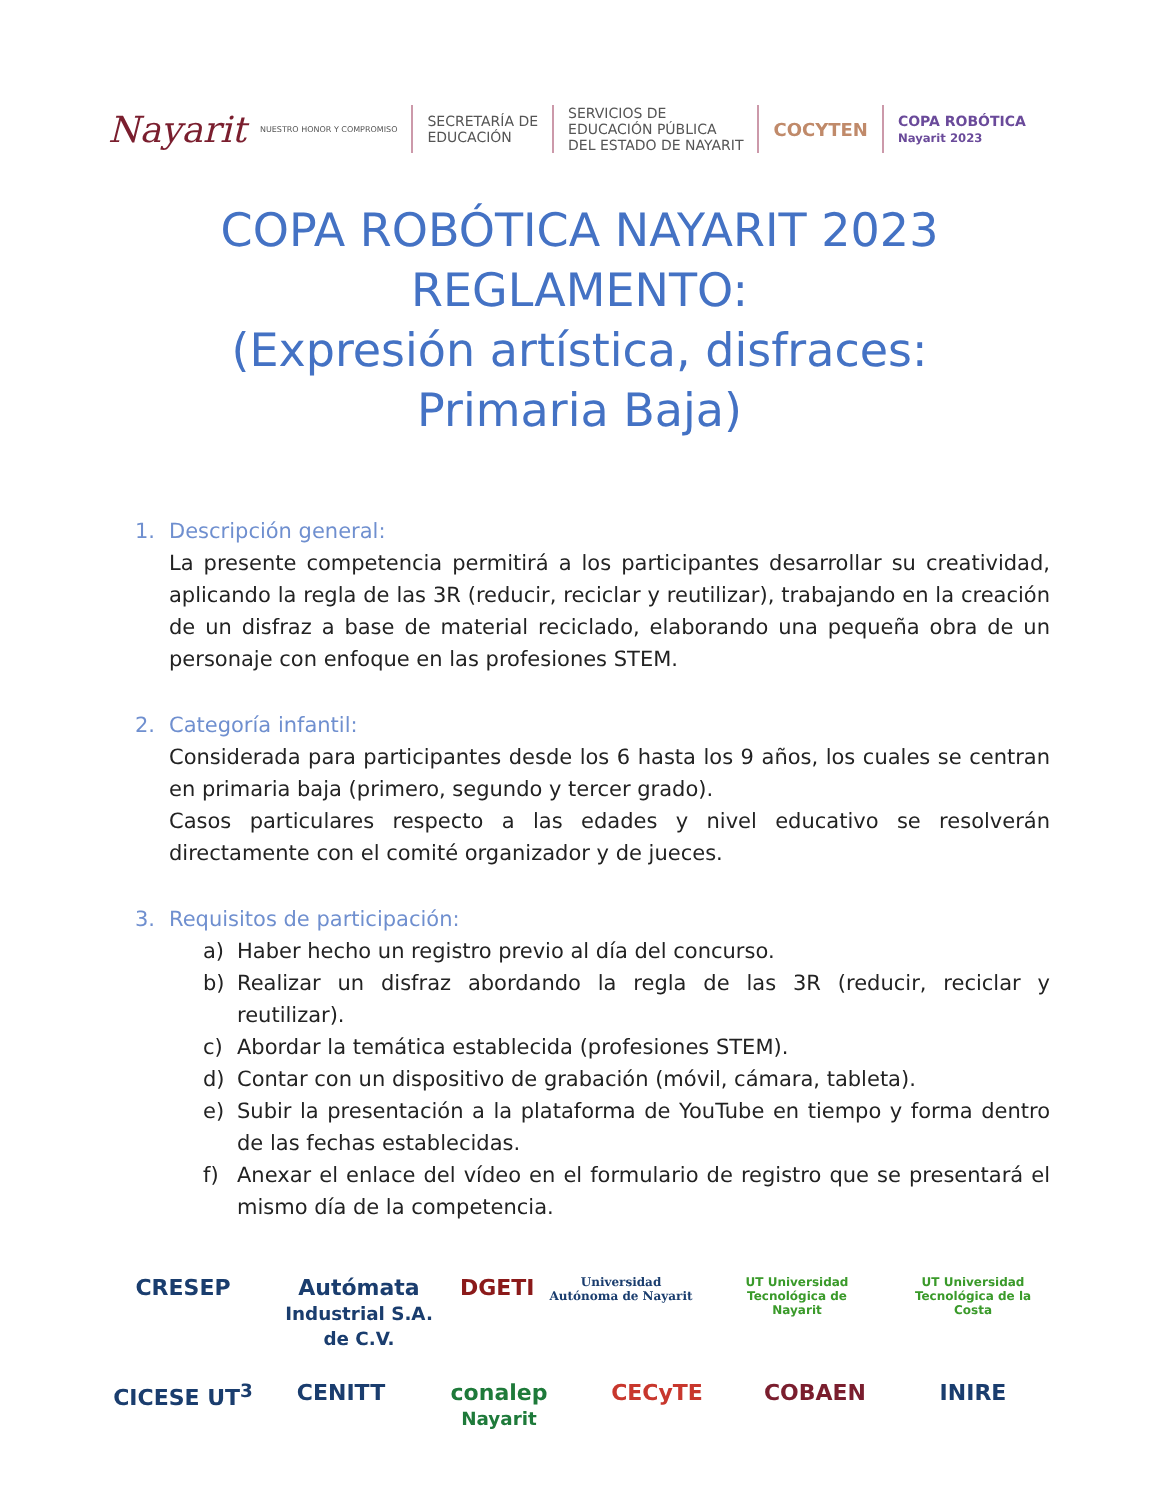Nayarit NUESTRO HONOR Y COMPROMISO SECRETARÍA DE
EDUCACIÓN SERVICIOS DE
EDUCACIÓN PÚBLICA
DEL ESTADO DE NAYARIT COCYTEN COPA ROBÓTICA
Nayarit 2023
COPA ROBÓTICA NAYARIT 2023
REGLAMENTO:
(Expresión artística, disfraces:
Primaria Baja)
1. Descripción general:
La presente competencia permitirá a los participantes desarrollar su creatividad, aplicando la regla de las 3R (reducir, reciclar y reutilizar), trabajando en la creación de un disfraz a base de material reciclado, elaborando una pequeña obra de un personaje con enfoque en las profesiones STEM.
2. Categoría infantil:
Considerada para participantes desde los 6 hasta los 9 años, los cuales se centran en primaria baja (primero, segundo y tercer grado).
Casos particulares respecto a las edades y nivel educativo se resolverán directamente con el comité organizador y de jueces.
3. Requisitos de participación:
a) Haber hecho un registro previo al día del concurso.
b) Realizar un disfraz abordando la regla de las 3R (reducir, reciclar y reutilizar).
c) Abordar la temática establecida (profesiones STEM).
d) Contar con un dispositivo de grabación (móvil, cámara, tableta).
e) Subir la presentación a la plataforma de YouTube en tiempo y forma dentro de las fechas establecidas.
f) Anexar el enlace del vídeo en el formulario de registro que se presentará el mismo día de la competencia.
CRESEP
Autómata Industrial S.A. de C.V.
DGETI
Universidad Autónoma de Nayarit
UT Universidad Tecnológica de Nayarit
UT Universidad Tecnológica de la Costa
CICESE UT<sup>3</sup>
CENITT
conalep Nayarit
CECyTE
COBAEN
INIRE